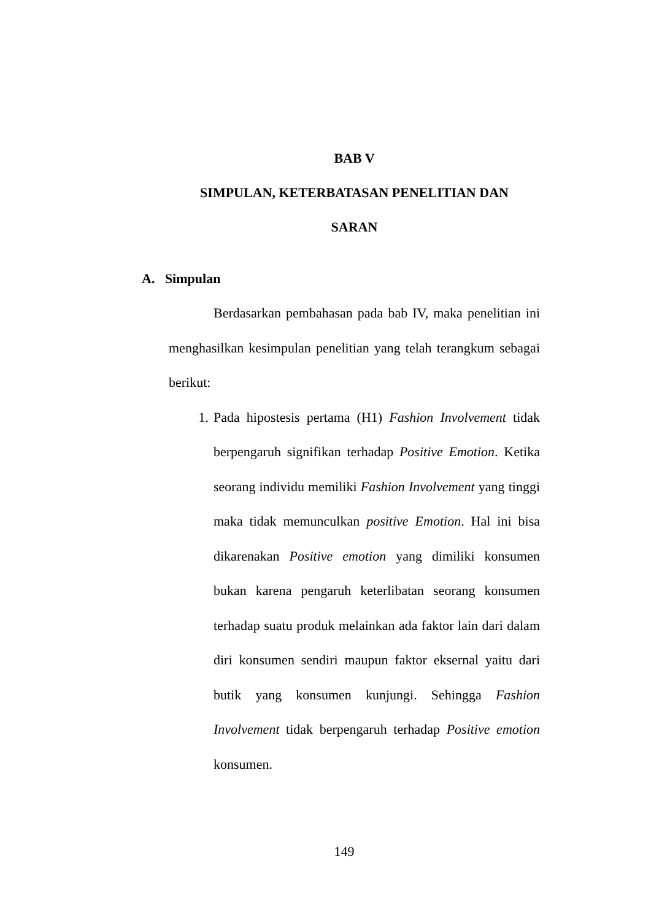BAB V
SIMPULAN, KETERBATASAN PENELITIAN DAN
SARAN
A. Simpulan
Berdasarkan pembahasan pada bab IV, maka penelitian ini menghasilkan kesimpulan penelitian yang telah terangkum sebagai berikut:
1. Pada hipostesis pertama (H1) Fashion Involvement tidak berpengaruh signifikan terhadap Positive Emotion. Ketika seorang individu memiliki Fashion Involvement yang tinggi maka tidak memunculkan positive Emotion. Hal ini bisa dikarenakan Positive emotion yang dimiliki konsumen bukan karena pengaruh keterlibatan seorang konsumen terhadap suatu produk melainkan ada faktor lain dari dalam diri konsumen sendiri maupun faktor eksernal yaitu dari butik yang konsumen kunjungi. Sehingga Fashion Involvement tidak berpengaruh terhadap Positive emotion konsumen.
149